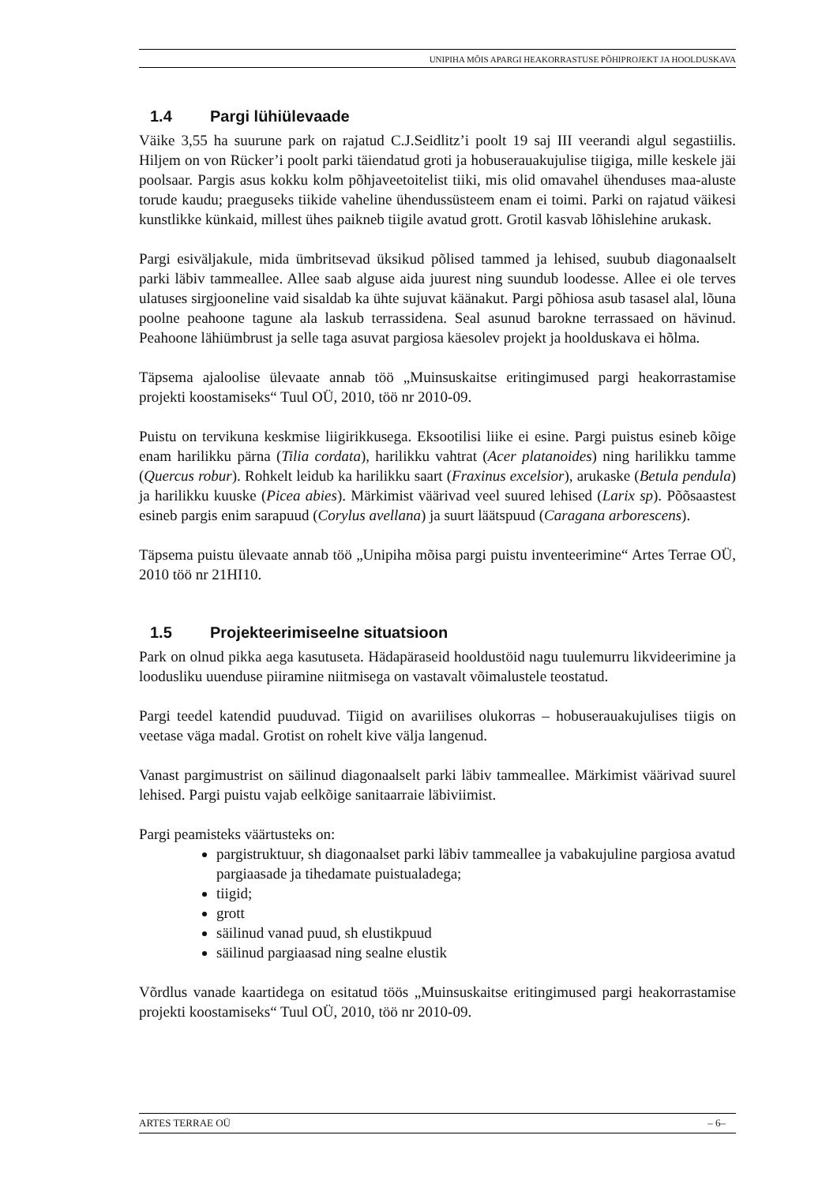UNIPIHA MÕIS APARGI HEAKORRASTUSE PÕHIPROJEKT JA HOOLDUSKAVA
1.4 Pargi lühiülevaade
Väike 3,55 ha suurune park on rajatud C.J.Seidlitz’i poolt 19 saj III veerandi algul segastiilis. Hiljem on von Rücker’i poolt parki täiendatud groti ja hobuserauakujulise tiigiga, mille keskele jäi poolsaar. Pargis asus kokku kolm põhjaveetoitelist tiiki, mis olid omavahel ühenduses maa-aluste torude kaudu; praeguseks tiikide vaheline ühendussüsteem enam ei toimi. Parki on rajatud väikesi kunstlikke künkaid, millest ühes paikneb tiigile avatud grott. Grotil kasvab lõhislehine arukask.
Pargi esiväljakule, mida ümbritsevad üksikud põlised tammed ja lehised, suubub diagonaalselt parki läbiv tammeallee. Allee saab alguse aida juurest ning suundub loodesse. Allee ei ole terves ulatuses sirgjooneline vaid sisaldab ka ühte sujuvat käänakut. Pargi põhiosa asub tasasel alal, lõuna poolne peahoone tagune ala laskub terrassidena. Seal asunud barokne terrassaed on hävinud. Peahoone lähiümbrust ja selle taga asuvat pargiosa käesolev projekt ja hoolduskava ei hõlma.
Täpsema ajaloolise ülevaate annab töö „Muinsuskaitse eritingimused pargi heakorrastamise projekti koostamiseks“ Tuul OÜ, 2010, töö nr 2010-09.
Puistu on tervikuna keskmise liigirikkusega. Eksootilisi liike ei esine. Pargi puistus esineb kõige enam harilikku pärna (Tilia cordata), harilikku vahtrat (Acer platanoides) ning harilikku tamme (Quercus robur). Rohkelt leidub ka harilikku saart (Fraxinus excelsior), arukaske (Betula pendula) ja harilikku kuuske (Picea abies). Märkimist väärivad veel suured lehised (Larix sp). Põõsaastest esineb pargis enim sarapuud (Corylus avellana) ja suurt läätspuud (Caragana arborescens).
Täpsema puistu ülevaate annab töö „Unipiha mõisa pargi puistu inventeerimine“ Artes Terrae OÜ, 2010 töö nr 21HI10.
1.5 Projekteerimiseelne situatsioon
Park on olnud pikka aega kasutuseta. Hädapäraseid hooldustöid nagu tuulemurru likvideerimine ja loodusliku uuenduse piiramine niitmisega on vastavalt võimalustele teostatud.
Pargi teedel katendid puuduvad. Tiigid on avariilises olukorras – hobuserauakujulises tiigis on veetase väga madal. Grotist on rohelt kive välja langenud.
Vanast pargimustrist on säilinud diagonaalselt parki läbiv tammeallee. Märkimist väärivad suurel lehised. Pargi puistu vajab eelkõige sanitaarraie läbiviimist.
Pargi peamisteks väärtusteks on:
pargistruktuur, sh diagonaalset parki läbiv tammeallee ja vabakujuline pargiosa avatud pargiaasade ja tihedamate puistualadega;
tiigid;
grott
säilinud vanad puud, sh elustikpuud
säilinud pargiaasad ning sealne elustik
Võrdlus vanade kaartidega on esitatud töös „Muinsuskaitse eritingimused pargi heakorrastamise projekti koostamiseks“ Tuul OÜ, 2010, töö nr 2010-09.
ARTES TERRAE OÜ – 6–